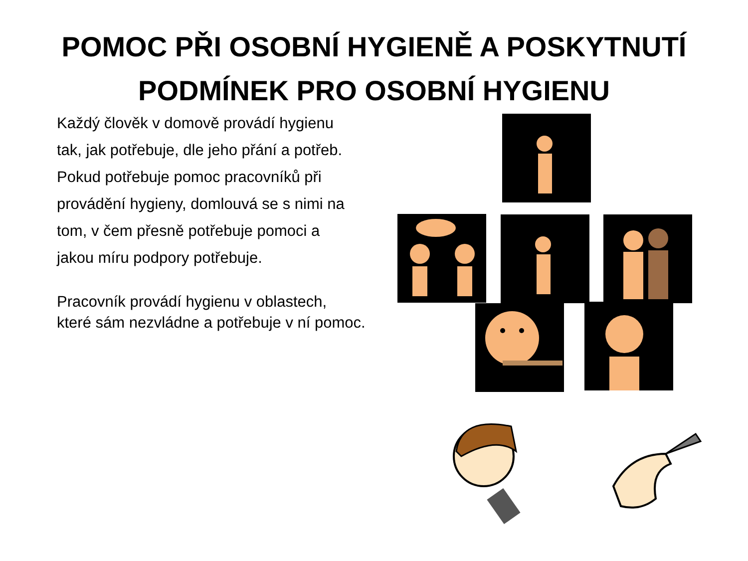POMOC PŘI OSOBNÍ HYGIENĚ A POSKYTNUTÍ
PODMÍNEK PRO OSOBNÍ HYGIENU
Každý člověk v domově provádí hygienu
tak, jak potřebuje, dle jeho přání a potřeb.
Pokud potřebuje pomoc pracovníků při
provádění hygieny, domlouvá se s nimi na
tom, v čem přesně potřebuje pomoci a
jakou míru podpory potřebuje.
Pracovník provádí hygienu v oblastech,
které sám nezvládne a potřebuje v ní pomoc.